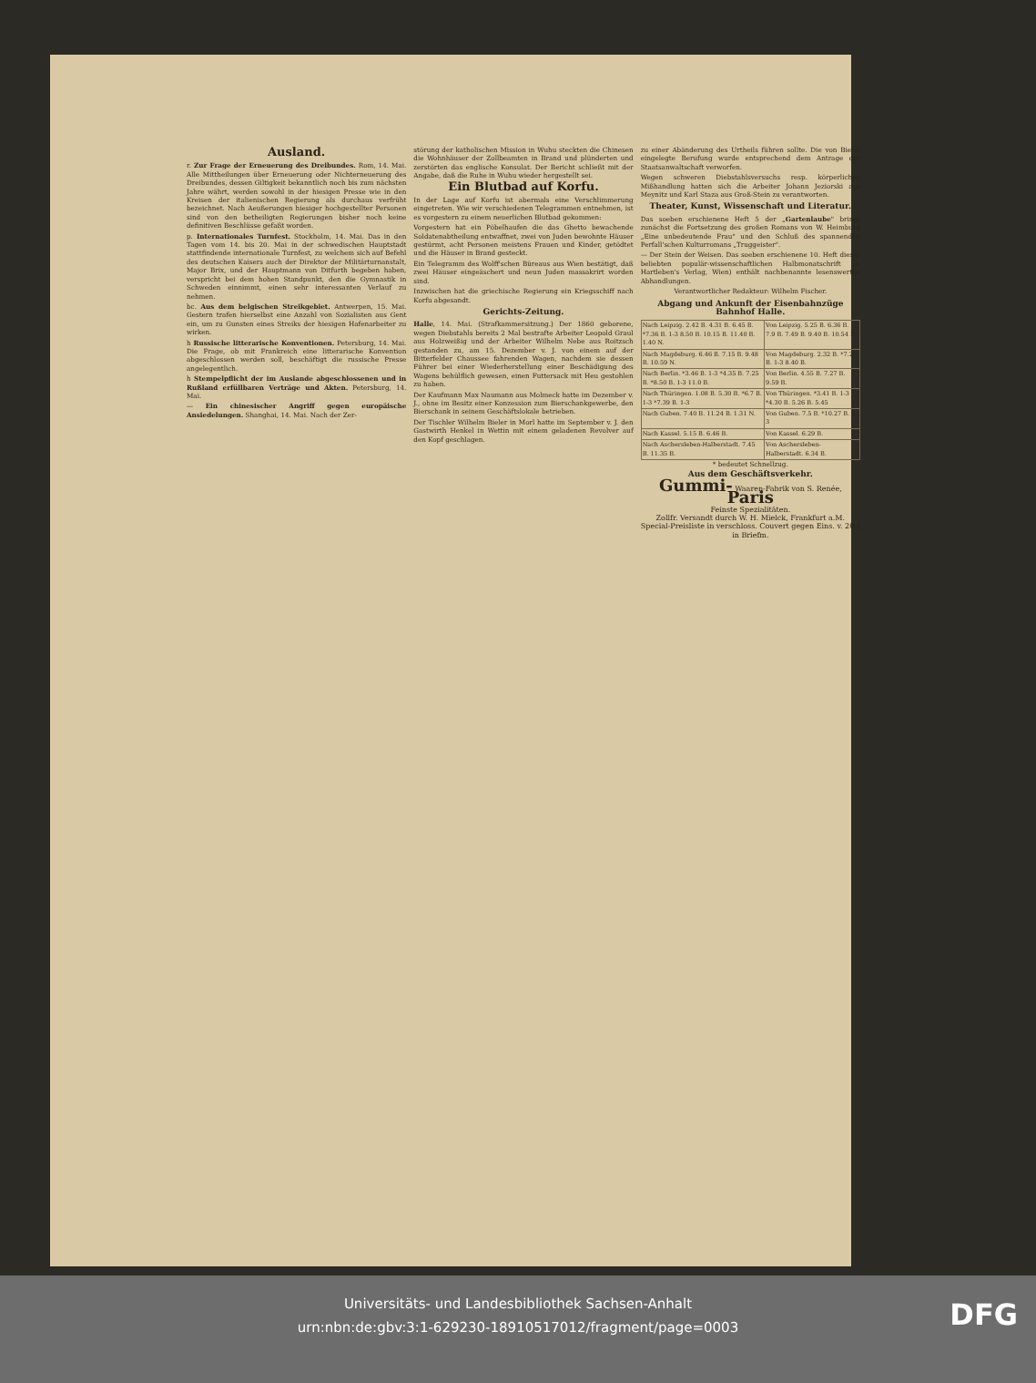Ausland.
r. Zur Frage der Erneuerung des Dreibundes. Rom, 14. Mai. Alle Mittheilungen über Erneuerung oder Nichterneuerung des Dreibundes, dessen Giltigkeit bekanntlich noch bis zum nächsten Jahre währt, werden sowohl in der hiesigen Presse wie in den Kreisen der italienischen Regierung als durchaus verfrüht bezeichnet. Nach Aeußerungen hiesiger hochgestellter Personen sind von den betheiligten Regierungen bisher noch keine definitiven Beschlüsse gefaßt worden.
p. Internationales Turnfest. Stockholm, 14. Mai. Das in den Tagen vom 14. bis 20. Mai in der schwedischen Hauptstadt stattfindende internationale Turnfest, zu welchem sich auf Befehl des deutschen Kaisers auch der Direktor der Militärturnanstalt, Major Brix, und der Hauptmann von Ditfurth begeben haben, verspricht bei dem hohen Standpunkt, den die Gymnastik in Schweden einnimmt, einen sehr interessanten Verlauf zu nehmen.
bc. Aus dem belgischen Streikgebiet. Antwerpen, 15. Mai. Gestern trafen hierselbst eine Anzahl von Sozialisten aus Gent ein, um zu Gunsten eines Streiks der hiesigen Hafenarbeiter zu wirken.
h Russische litterarische Konventionen. Petersburg, 14. Mai. Die Frage, ob mit Frankreich eine litterarische Konvention abgeschlossen werden soll, beschäftigt die russische Presse angelegentlich.
h Stempelpflicht der im Auslande abgeschlossenen und in Rußland erfüllbaren Verträge und Akten. Petersburg, 14. Mai.
— Ein chinesischer Angriff gegen europäische Ansiedelungen. Shanghai, 14. Mai. Nach der Zer-
störung der katholischen Mission in Wuhu steckten die Chinesen die Wohnhäuser der Zollbeamten in Brand und plünderten und zerstörten das englische Konsulat. Der Bericht schließt mit der Angabe, daß die Ruhe in Wuhu wieder hergestellt sei.
Ein Blutbad auf Korfu.
In der Lage auf Korfu ist abermals eine Verschlimmerung eingetreten. Wie wir verschiedenen Telegrammen entnehmen, ist es vorgestern zu einem neuerlichen Blutbad gekommen:
Vorgestern hat ein Pöbelhaufen die das Ghetto bewachende Soldatenabtheilung entwaffnet, zwei von Juden bewohnte Häuser gestürmt, acht Personen meistens Frauen und Kinder, getödtet und die Häuser in Brand gesteckt.
Ein Telegramm des Wolff'schen Büreaus aus Wien bestätigt, daß zwei Häuser eingeäschert und neun Juden massakrirt worden sind.
Inzwischen hat die griechische Regierung ein Kriegsschiff nach Korfu abgesandt.
Gerichts-Zeitung.
Halle, 14. Mai. (Strafkammersitzung.) Der 1860 geborene, wegen Diebstahls bereits 2 Mal bestrafte Arbeiter Leopold Graul aus Holzweißig und der Arbeiter Wilhelm Nebe aus Roitzsch gestanden zu, am 15. Dezember v. J. von einem auf der Bitterfelder Chaussee fahrenden Wagen, nachdem sie dessen Führer bei einer Wiederherstellung einer Beschädigung des Wagens behülflich gewesen, einen Futtersack mit Heu gestohlen zu haben.
Der Kaufmann Max Naumann aus Molmeck hatte im Dezember v. J., ohne im Besitz einer Konzession zum Bierschankgewerbe, den Bierschank in seinem Geschäftslokale betrieben.
Der Tischler Wilhelm Bieler in Morl hatte im September v. J. den Gastwirth Henkel in Wettin mit einem geladenen Revolver auf den Kopf geschlagen.
zu einer Abänderung des Urtheils führen sollte. Die von Bieler eingelegte Berufung wurde entsprechend dem Antrage der Staatsanwaltschaft verworfen.
Wegen schweren Diebstahlsversuchs resp. körperlichen Mißhandlung hatten sich die Arbeiter Johann Jeziorski aus Meynitz und Karl Staza aus Groß-Stein zu verantworten.
Theater, Kunst, Wissenschaft und Literatur.
Das soeben erschienene Heft 5 der „Gartenlaube" bringt zunächst die Fortsetzung des großen Romans von W. Heimburg „Eine unbedeutende Frau" und den Schluß des spannenden Perfall'schen Kulturromans „Truggeister".
— Der Stein der Weisen. Das soeben erschienene 10. Heft dieser beliebten populär-wissenschaftlichen Halbmonatschrift (A. Hartleben's Verlag, Wien) enthält nachbenannte lesenswerthe Abhandlungen.
Verantwortlicher Redakteur: Wilhelm Fischer.
Abgang und Ankunft der Eisenbahnzüge Bahnhof Halle.
| Nach Leipzig. 2.42 B. 4.31 B. 6.45 B. *7.36 B. 1-3 8.50 B. 10.15 B. 11.40 B. 1.40 N. | Von Leipzig. 5.25 B. 6.36 B. 7.9 B. 7.49 B. 9.40 B. 10.54 B. |
| Nach Magdeburg. 6.46 B. 7.15 B. 9.48 B. 10.59 N. | Von Magdeburg. 2.32 B. *7.27 B. 1-3 8.40 B. |
| Nach Berlin. *3.46 B. 1-3 *4.35 B. 7.25 B. *8.50 B. 1-3 11.0 B. | Von Berlin. 4.55 B. 7.27 B. 9.59 B. |
| Nach Thüringen. 1.08 B. 5.30 B. *6.7 B. 1-3 *7.39 B. 1-3 | Von Thüringen. *3.41 B. 1-3 *4.30 B. 5.26 B. 5.45 |
| Nach Guben. 7.40 B. 11.24 B. 1.31 N. | Von Guben. 7.5 B. *10.27 B. 1-3 |
| Nach Kassel. 5.15 B. 6.46 B. | Von Kassel. 6.29 B. |
| Nach Aschersleben-Halberstadt. 7.45 B. 11.35 B. | Von Aschersleben-Halberstadt. 6.34 B. |
* bedeutet Schnellzug.
Aus dem Geschäftsverkehr.
Gummi- Waaren-Fabrik von S. Renée, Paris
Feinste Spezialitäten.
Zollfr. Versandt durch W. H. Mielck, Frankfurt a.M.
Special-Preisliste in verschloss. Couvert gegen Eins. v. 20 ₰ in Briefm.
Universitäts- und Landesbibliothek Sachsen-Anhalt
urn:nbn:de:gbv:3:1-629230-18910517012/fragment/page=0003
DFG